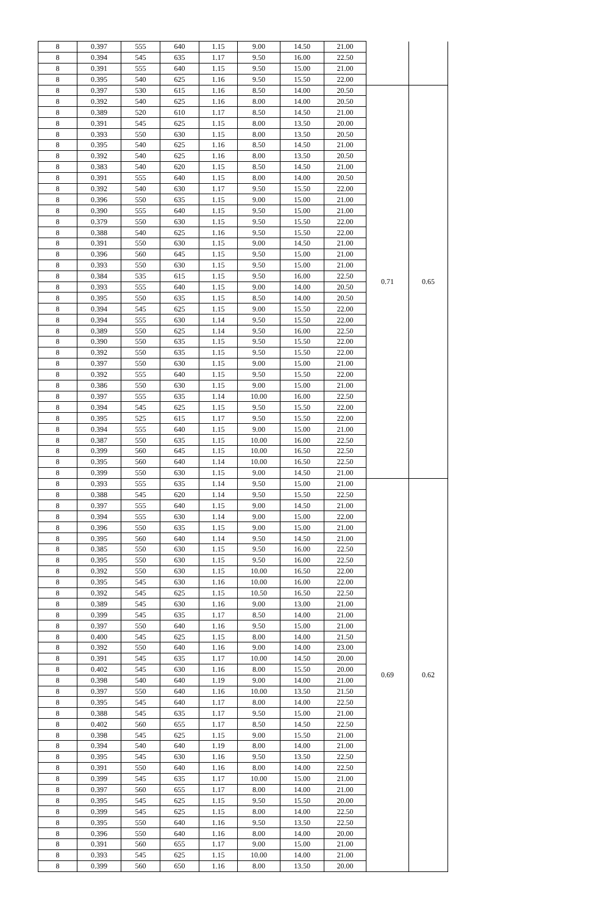| 8 | 0.397 | 555 | 640 | 1.15 | 9.00 | 14.50 | 21.00 | | |
| 8 | 0.394 | 545 | 635 | 1.17 | 9.50 | 16.00 | 22.50 | | |
| 8 | 0.391 | 555 | 640 | 1.15 | 9.50 | 15.00 | 21.00 | | |
| 8 | 0.395 | 540 | 625 | 1.16 | 9.50 | 15.50 | 22.00 | | |
| 8 | 0.397 | 530 | 615 | 1.16 | 8.50 | 14.00 | 20.50 | 0.71 | 0.65 |
| 8 | 0.392 | 540 | 625 | 1.16 | 8.00 | 14.00 | 20.50 | | |
| 8 | 0.389 | 520 | 610 | 1.17 | 8.50 | 14.50 | 21.00 | | |
| 8 | 0.391 | 545 | 625 | 1.15 | 8.00 | 13.50 | 20.00 | | |
| 8 | 0.393 | 550 | 630 | 1.15 | 8.00 | 13.50 | 20.50 | | |
| 8 | 0.395 | 540 | 625 | 1.16 | 8.50 | 14.50 | 21.00 | | |
| 8 | 0.392 | 540 | 625 | 1.16 | 8.00 | 13.50 | 20.50 | | |
| 8 | 0.383 | 540 | 620 | 1.15 | 8.50 | 14.50 | 21.00 | | |
| 8 | 0.391 | 555 | 640 | 1.15 | 8.00 | 14.00 | 20.50 | | |
| 8 | 0.392 | 540 | 630 | 1.17 | 9.50 | 15.50 | 22.00 | | |
| 8 | 0.396 | 550 | 635 | 1.15 | 9.00 | 15.00 | 21.00 | | |
| 8 | 0.390 | 555 | 640 | 1.15 | 9.50 | 15.00 | 21.00 | | |
| 8 | 0.379 | 550 | 630 | 1.15 | 9.50 | 15.50 | 22.00 | | |
| 8 | 0.388 | 540 | 625 | 1.16 | 9.50 | 15.50 | 22.00 | | |
| 8 | 0.391 | 550 | 630 | 1.15 | 9.00 | 14.50 | 21.00 | | |
| 8 | 0.396 | 560 | 645 | 1.15 | 9.50 | 15.00 | 21.00 | | |
| 8 | 0.393 | 550 | 630 | 1.15 | 9.50 | 15.00 | 21.00 | | |
| 8 | 0.384 | 535 | 615 | 1.15 | 9.50 | 16.00 | 22.50 | | |
| 8 | 0.393 | 555 | 640 | 1.15 | 9.00 | 14.00 | 20.50 | | |
| 8 | 0.395 | 550 | 635 | 1.15 | 8.50 | 14.00 | 20.50 | | |
| 8 | 0.394 | 545 | 625 | 1.15 | 9.00 | 15.50 | 22.00 | | |
| 8 | 0.394 | 555 | 630 | 1.14 | 9.50 | 15.50 | 22.00 | | |
| 8 | 0.389 | 550 | 625 | 1.14 | 9.50 | 16.00 | 22.50 | | |
| 8 | 0.390 | 550 | 635 | 1.15 | 9.50 | 15.50 | 22.00 | | |
| 8 | 0.392 | 550 | 635 | 1.15 | 9.50 | 15.50 | 22.00 | | |
| 8 | 0.397 | 550 | 630 | 1.15 | 9.00 | 15.00 | 21.00 | | |
| 8 | 0.392 | 555 | 640 | 1.15 | 9.50 | 15.50 | 22.00 | | |
| 8 | 0.386 | 550 | 630 | 1.15 | 9.00 | 15.00 | 21.00 | | |
| 8 | 0.397 | 555 | 635 | 1.14 | 10.00 | 16.00 | 22.50 | | |
| 8 | 0.394 | 545 | 625 | 1.15 | 9.50 | 15.50 | 22.00 | | |
| 8 | 0.395 | 525 | 615 | 1.17 | 9.50 | 15.50 | 22.00 | | |
| 8 | 0.394 | 555 | 640 | 1.15 | 9.00 | 15.00 | 21.00 | | |
| 8 | 0.387 | 550 | 635 | 1.15 | 10.00 | 16.00 | 22.50 | | |
| 8 | 0.399 | 560 | 645 | 1.15 | 10.00 | 16.50 | 22.50 | | |
| 8 | 0.395 | 560 | 640 | 1.14 | 10.00 | 16.50 | 22.50 | | |
| 8 | 0.399 | 550 | 630 | 1.15 | 9.00 | 14.50 | 21.00 | | |
| 8 | 0.393 | 555 | 635 | 1.14 | 9.50 | 15.00 | 21.00 | 0.69 | 0.62 |
| 8 | 0.388 | 545 | 620 | 1.14 | 9.50 | 15.50 | 22.50 | | |
| 8 | 0.397 | 555 | 640 | 1.15 | 9.00 | 14.50 | 21.00 | | |
| 8 | 0.394 | 555 | 630 | 1.14 | 9.00 | 15.00 | 22.00 | | |
| 8 | 0.396 | 550 | 635 | 1.15 | 9.00 | 15.00 | 21.00 | | |
| 8 | 0.395 | 560 | 640 | 1.14 | 9.50 | 14.50 | 21.00 | | |
| 8 | 0.385 | 550 | 630 | 1.15 | 9.50 | 16.00 | 22.50 | | |
| 8 | 0.395 | 550 | 630 | 1.15 | 9.50 | 16.00 | 22.50 | | |
| 8 | 0.392 | 550 | 630 | 1.15 | 10.00 | 16.50 | 22.00 | | |
| 8 | 0.395 | 545 | 630 | 1.16 | 10.00 | 16.00 | 22.00 | | |
| 8 | 0.392 | 545 | 625 | 1.15 | 10.50 | 16.50 | 22.50 | | |
| 8 | 0.389 | 545 | 630 | 1.16 | 9.00 | 13.00 | 21.00 | | |
| 8 | 0.399 | 545 | 635 | 1.17 | 8.50 | 14.00 | 21.00 | | |
| 8 | 0.397 | 550 | 640 | 1.16 | 9.50 | 15.00 | 21.00 | | |
| 8 | 0.400 | 545 | 625 | 1.15 | 8.00 | 14.00 | 21.50 | | |
| 8 | 0.392 | 550 | 640 | 1.16 | 9.00 | 14.00 | 23.00 | | |
| 8 | 0.391 | 545 | 635 | 1.17 | 10.00 | 14.50 | 20.00 | | |
| 8 | 0.402 | 545 | 630 | 1.16 | 8.00 | 15.50 | 20.00 | | |
| 8 | 0.398 | 540 | 640 | 1.19 | 9.00 | 14.00 | 21.00 | | |
| 8 | 0.397 | 550 | 640 | 1.16 | 10.00 | 13.50 | 21.50 | | |
| 8 | 0.395 | 545 | 640 | 1.17 | 8.00 | 14.00 | 22.50 | | |
| 8 | 0.388 | 545 | 635 | 1.17 | 9.50 | 15.00 | 21.00 | | |
| 8 | 0.402 | 560 | 655 | 1.17 | 8.50 | 14.50 | 22.50 | | |
| 8 | 0.398 | 545 | 625 | 1.15 | 9.00 | 15.50 | 21.00 | | |
| 8 | 0.394 | 540 | 640 | 1.19 | 8.00 | 14.00 | 21.00 | | |
| 8 | 0.395 | 545 | 630 | 1.16 | 9.50 | 13.50 | 22.50 | | |
| 8 | 0.391 | 550 | 640 | 1.16 | 8.00 | 14.00 | 22.50 | | |
| 8 | 0.399 | 545 | 635 | 1.17 | 10.00 | 15.00 | 21.00 | | |
| 8 | 0.397 | 560 | 655 | 1.17 | 8.00 | 14.00 | 21.00 | | |
| 8 | 0.395 | 545 | 625 | 1.15 | 9.50 | 15.50 | 20.00 | | |
| 8 | 0.399 | 545 | 625 | 1.15 | 8.00 | 14.00 | 22.50 | | |
| 8 | 0.395 | 550 | 640 | 1.16 | 9.50 | 13.50 | 22.50 | | |
| 8 | 0.396 | 550 | 640 | 1.16 | 8.00 | 14.00 | 20.00 | | |
| 8 | 0.391 | 560 | 655 | 1.17 | 9.00 | 15.00 | 21.00 | | |
| 8 | 0.393 | 545 | 625 | 1.15 | 10.00 | 14.00 | 21.00 | | |
| 8 | 0.399 | 560 | 650 | 1.16 | 8.00 | 13.50 | 20.00 | | |